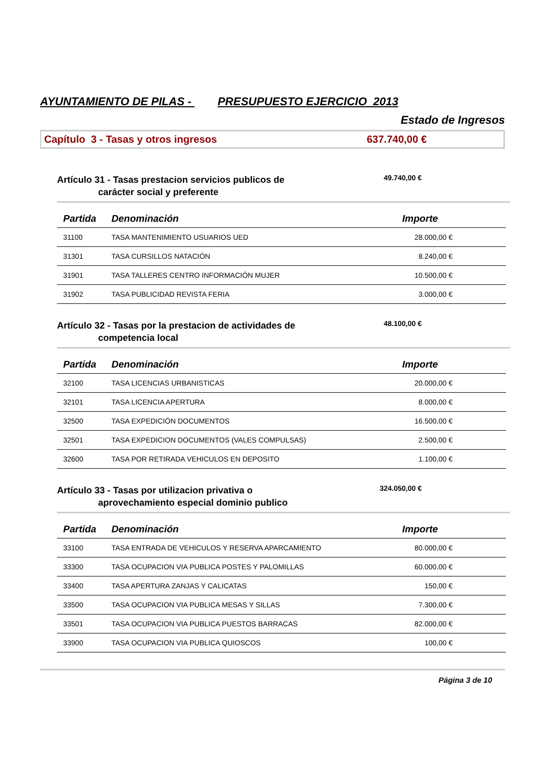AYUNTAMIENTO DE PILAS - PRESUPUESTO EJERCICIO 2013
Estado de Ingresos
Capítulo 3 - Tasas y otros ingresos
637.740,00 €
Artículo 31 - Tasas prestacion servicios publicos de
carácter social y preferente
49.740,00 €
| Partida | Denominación | Importe |
| --- | --- | --- |
| 31100 | TASA MANTENIMIENTO USUARIOS UED | 28.000,00 € |
| 31301 | TASA CURSILLOS NATACIÓN | 8.240,00 € |
| 31901 | TASA TALLERES CENTRO INFORMACIÓN MUJER | 10.500,00 € |
| 31902 | TASA PUBLICIDAD REVISTA FERIA | 3.000,00 € |
Artículo 32 - Tasas por la prestacion de actividades de
competencia local
48.100,00 €
| Partida | Denominación | Importe |
| --- | --- | --- |
| 32100 | TASA LICENCIAS URBANISTICAS | 20.000,00 € |
| 32101 | TASA LICENCIA APERTURA | 8.000,00 € |
| 32500 | TASA EXPEDICIÓN DOCUMENTOS | 16.500,00 € |
| 32501 | TASA EXPEDICION DOCUMENTOS (VALES COMPULSAS) | 2.500,00 € |
| 32600 | TASA POR RETIRADA VEHICULOS EN DEPOSITO | 1.100,00 € |
Artículo 33 - Tasas por utilizacion privativa o
aprovechamiento especial dominio publico
324.050,00 €
| Partida | Denominación | Importe |
| --- | --- | --- |
| 33100 | TASA ENTRADA DE VEHICULOS Y RESERVA APARCAMIENTO | 80.000,00 € |
| 33300 | TASA OCUPACION VIA PUBLICA POSTES Y PALOMILLAS | 60.000,00 € |
| 33400 | TASA APERTURA ZANJAS Y CALICATAS | 150,00 € |
| 33500 | TASA OCUPACION VIA PUBLICA MESAS Y SILLAS | 7.300,00 € |
| 33501 | TASA OCUPACION VIA PUBLICA PUESTOS BARRACAS | 82.000,00 € |
| 33900 | TASA OCUPACION VIA PUBLICA QUIOSCOS | 100,00 € |
Página 3 de 10